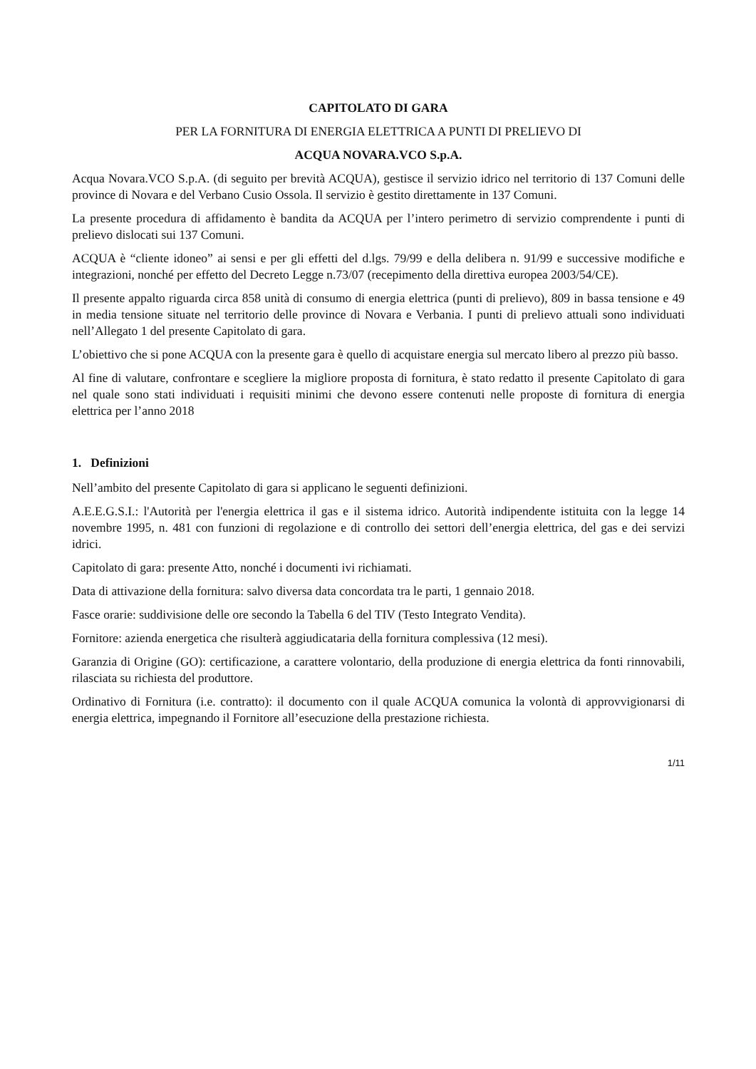CAPITOLATO DI GARA
PER LA FORNITURA DI ENERGIA ELETTRICA A PUNTI DI PRELIEVO DI
ACQUA NOVARA.VCO S.p.A.
Acqua Novara.VCO S.p.A. (di seguito per brevità ACQUA), gestisce il servizio idrico nel territorio di 137 Comuni delle province di Novara e del Verbano Cusio Ossola. Il servizio è gestito direttamente in 137 Comuni.
La presente procedura di affidamento è bandita da ACQUA per l’intero perimetro di servizio comprendente i punti di prelievo dislocati sui 137 Comuni.
ACQUA è “cliente idoneo” ai sensi e per gli effetti del d.lgs. 79/99 e della delibera n. 91/99 e successive modifiche e integrazioni, nonché per effetto del Decreto Legge n.73/07 (recepimento della direttiva europea 2003/54/CE).
Il presente appalto riguarda circa 858 unità di consumo di energia elettrica (punti di prelievo), 809 in bassa tensione e 49 in media tensione situate nel territorio delle province di Novara e Verbania. I punti di prelievo attuali sono individuati nell’Allegato 1 del presente Capitolato di gara.
L’obiettivo che si pone ACQUA con la presente gara è quello di acquistare energia sul mercato libero al prezzo più basso.
Al fine di valutare, confrontare e scegliere la migliore proposta di fornitura, è stato redatto il presente Capitolato di gara nel quale sono stati individuati i requisiti minimi che devono essere contenuti nelle proposte di fornitura di energia elettrica per l’anno 2018
1. Definizioni
Nell’ambito del presente Capitolato di gara si applicano le seguenti definizioni.
A.E.E.G.S.I.: l'Autorità per l'energia elettrica il gas e il sistema idrico. Autorità indipendente istituita con la legge 14 novembre 1995, n. 481 con funzioni di regolazione e di controllo dei settori dell’energia elettrica, del gas e dei servizi idrici.
Capitolato di gara: presente Atto, nonché i documenti ivi richiamati.
Data di attivazione della fornitura: salvo diversa data concordata tra le parti, 1 gennaio 2018.
Fasce orarie: suddivisione delle ore secondo la Tabella 6 del TIV (Testo Integrato Vendita).
Fornitore: azienda energetica che risulterà aggiudicataria della fornitura complessiva (12 mesi).
Garanzia di Origine (GO): certificazione, a carattere volontario, della produzione di energia elettrica da fonti rinnovabili, rilasciata su richiesta del produttore.
Ordinativo di Fornitura (i.e. contratto): il documento con il quale ACQUA comunica la volontà di approvvigionarsi di energia elettrica, impegnando il Fornitore all’esecuzione della prestazione richiesta.
1/11